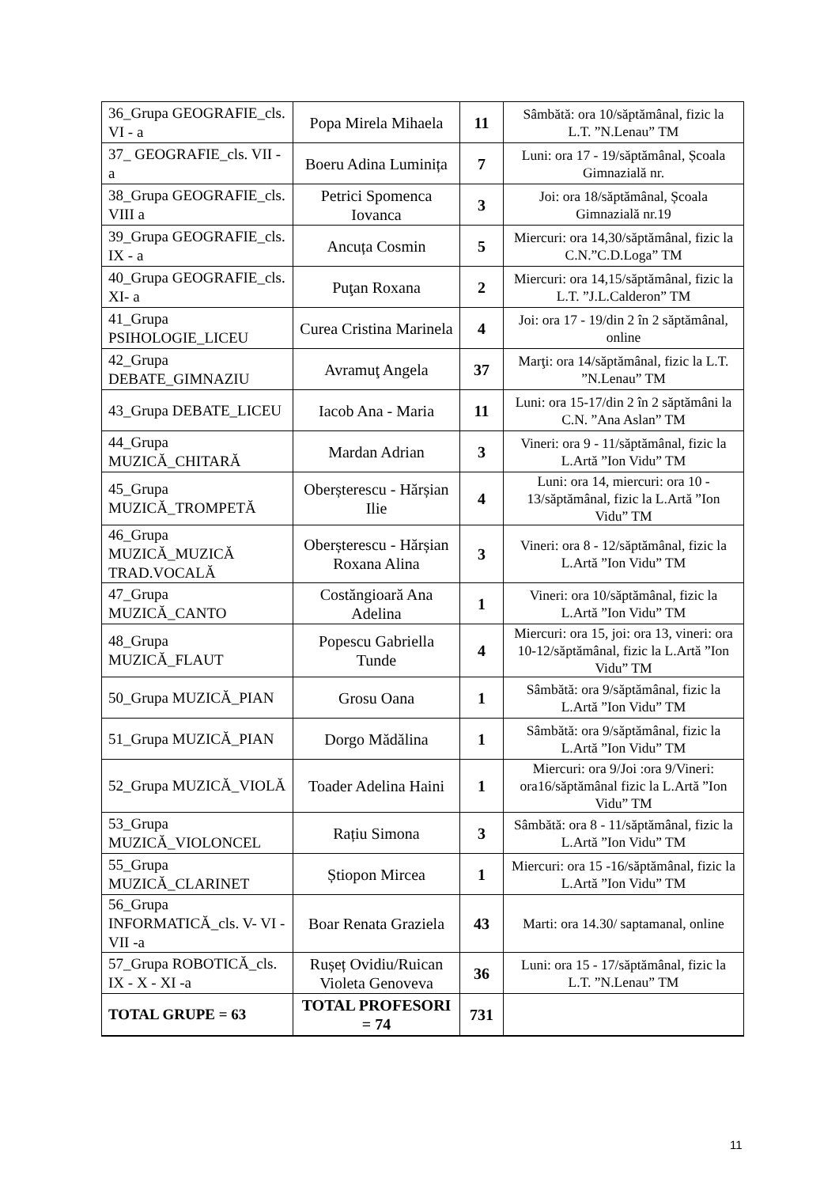| 36_Grupa GEOGRAFIE_cls. VI - a | Popa Mirela Mihaela | 11 | Sâmbătă: ora 10/săptămânal, fizic la L.T. ”N.Lenau” TM |
| 37_ GEOGRAFIE_cls. VII - a | Boeru Adina Luminița | 7 | Luni: ora 17 - 19/săptămânal, Școala Gimnazială nr. |
| 38_Grupa GEOGRAFIE_cls. VIII a | Petrici Spomenca Iovanca | 3 | Joi: ora 18/săptămânal, Școala Gimnazială nr.19 |
| 39_Grupa GEOGRAFIE_cls. IX - a | Ancuța Cosmin | 5 | Miercuri: ora 14,30/săptămânal, fizic la C.N.”C.D.Loga” TM |
| 40_Grupa GEOGRAFIE_cls. XI- a | Puţan Roxana | 2 | Miercuri: ora 14,15/săptămânal, fizic la L.T. ”J.L.Calderon” TM |
| 41_Grupa PSIHOLOGIE_LICEU | Curea Cristina Marinela | 4 | Joi: ora 17 - 19/din 2 în 2 săptămânal, online |
| 42_Grupa DEBATE_GIMNAZIU | Avramuţ Angela | 37 | Marţi: ora 14/săptămânal, fizic la L.T. ”N.Lenau” TM |
| 43_Grupa DEBATE_LICEU | Iacob Ana - Maria | 11 | Luni: ora 15-17/din 2 în 2 săptămâni la C.N. ”Ana Aslan” TM |
| 44_Grupa MUZICĂ_CHITARĂ | Mardan Adrian | 3 | Vineri: ora 9 - 11/săptămânal, fizic la L.Artă ”Ion Vidu” TM |
| 45_Grupa MUZICĂ_TROMPETĂ | Oberșterescu - Hărșian Ilie | 4 | Luni: ora 14, miercuri: ora 10 - 13/săptămânal, fizic la L.Artă ”Ion Vidu” TM |
| 46_Grupa MUZICĂ_MUZICĂ TRAD.VOCALĂ | Oberșterescu - Hărșian Roxana Alina | 3 | Vineri: ora 8 - 12/săptămânal, fizic la L.Artă ”Ion Vidu” TM |
| 47_Grupa MUZICĂ_CANTO | Costăngioară Ana Adelina | 1 | Vineri: ora 10/săptămânal, fizic la L.Artă ”Ion Vidu” TM |
| 48_Grupa MUZICĂ_FLAUT | Popescu Gabriella Tunde | 4 | Miercuri: ora 15, joi: ora 13, vineri: ora 10-12/săptămânal, fizic la L.Artă ”Ion Vidu” TM |
| 50_Grupa MUZICĂ_PIAN | Grosu Oana | 1 | Sâmbătă: ora 9/săptămânal, fizic la L.Artă ”Ion Vidu” TM |
| 51_Grupa MUZICĂ_PIAN | Dorgo Mădălina | 1 | Sâmbătă: ora 9/săptămânal, fizic la L.Artă ”Ion Vidu” TM |
| 52_Grupa MUZICĂ_VIOLĂ | Toader Adelina Haini | 1 | Miercuri: ora 9/Joi :ora 9/Vineri: ora16/săptămânal fizic la L.Artă ”Ion Vidu” TM |
| 53_Grupa MUZICĂ_VIOLONCEL | Rațiu Simona | 3 | Sâmbătă: ora 8 - 11/săptămânal, fizic la L.Artă ”Ion Vidu” TM |
| 55_Grupa MUZICĂ_CLARINET | Știopon Mircea | 1 | Miercuri: ora 15 -16/săptămânal, fizic la L.Artă ”Ion Vidu” TM |
| 56_Grupa INFORMATICĂ_cls. V- VI - VII -a | Boar Renata Graziela | 43 | Marti: ora 14.30/ saptamanal, online |
| 57_Grupa ROBOTICĂ_cls. IX - X - XI -a | Rușeț Ovidiu/Ruican Violeta Genoveva | 36 | Luni: ora 15 - 17/săptămânal, fizic la L.T. ”N.Lenau” TM |
| TOTAL GRUPE = 63 | TOTAL PROFESORI = 74 | 731 | |
11